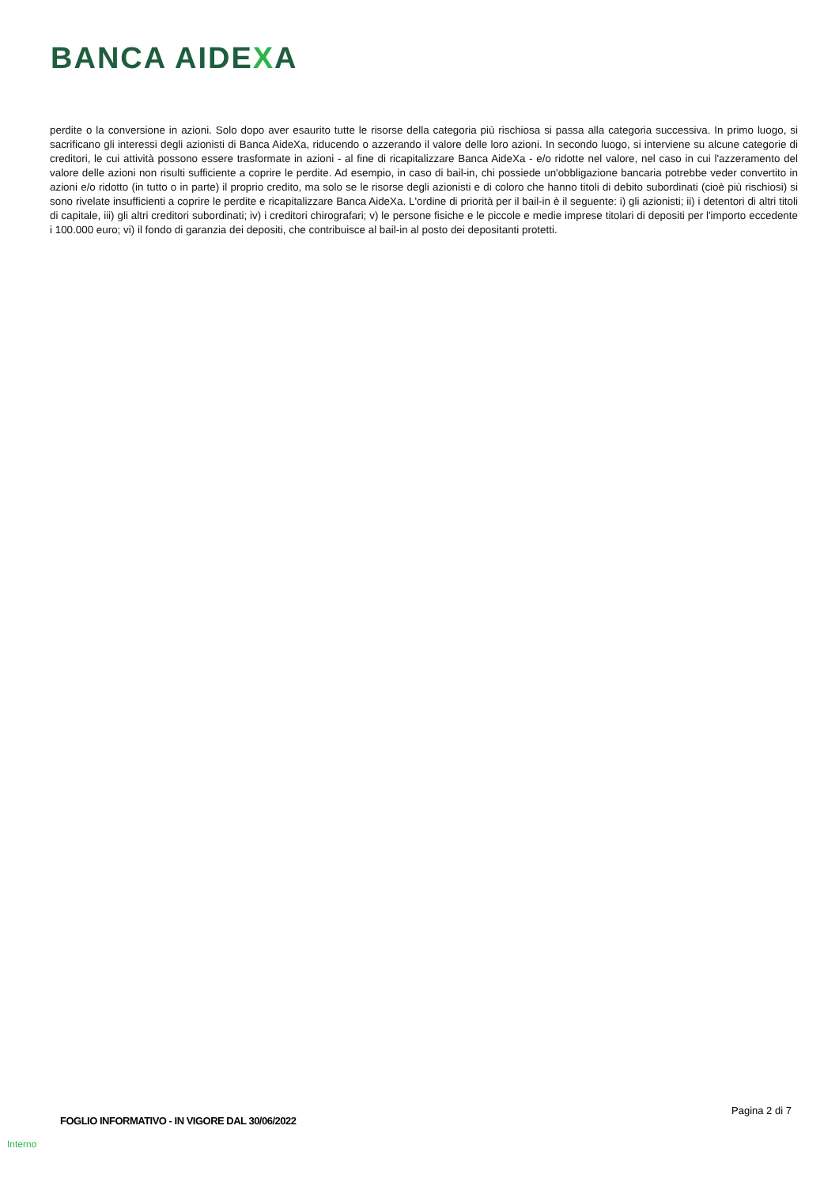BANCA AIDEXA
perdite o la conversione in azioni. Solo dopo aver esaurito tutte le risorse della categoria più rischiosa si passa alla categoria successiva. In primo luogo, si sacrificano gli interessi degli azionisti di Banca AideXa, riducendo o azzerando il valore delle loro azioni. In secondo luogo, si interviene su alcune categorie di creditori, le cui attività possono essere trasformate in azioni - al fine di ricapitalizzare Banca AideXa - e/o ridotte nel valore, nel caso in cui l'azzeramento del valore delle azioni non risulti sufficiente a coprire le perdite. Ad esempio, in caso di bail-in, chi possiede un'obbligazione bancaria potrebbe veder convertito in azioni e/o ridotto (in tutto o in parte) il proprio credito, ma solo se le risorse degli azionisti e di coloro che hanno titoli di debito subordinati (cioè più rischiosi) si sono rivelate insufficienti a coprire le perdite e ricapitalizzare Banca AideXa. L'ordine di priorità per il bail-in è il seguente: i) gli azionisti; ii) i detentori di altri titoli di capitale, iii) gli altri creditori subordinati; iv) i creditori chirografari; v) le persone fisiche e le piccole e medie imprese titolari di depositi per l'importo eccedente i 100.000 euro; vi) il fondo di garanzia dei depositi, che contribuisce al bail-in al posto dei depositanti protetti.
Pagina 2 di 7
FOGLIO INFORMATIVO - IN VIGORE DAL 30/06/2022
Interno